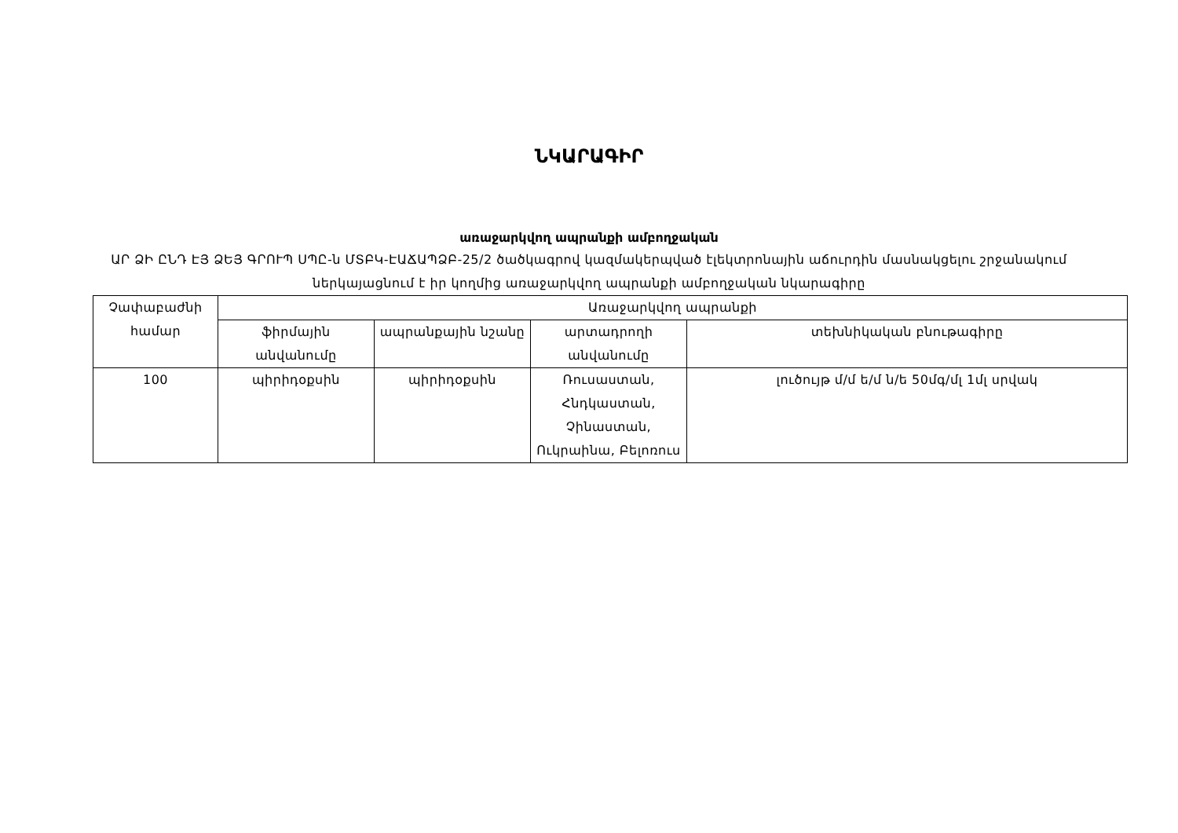ՆԿԱՐԱԳԻՐ
առաջարկվող ապրանքի ամբողջական
ԱՐ ՁԻ ԸՆԴ ԷՅ ՁԵՅ ԳՐՈՒՊ ՍՊԸ-ն ՄՏԲԿ-ԷԱՃԱՊՁԲ-25/2 ծածկագրով կազմակերպված էլեկտրոնային աճուրդին մասնակցելու շրջանակում ներկայացնում է իր կողմից առաջարկվող ապրանքի ամբողջական նկարագիրը
| Չափաբաժնի համար | Առաջարկվող ապրանքի | | | |
| --- | --- | --- | --- | --- |
| | ֆիրմային անվանումը | ապրանքային նշանը | արտադրողի անվանումը | տեխնիկական բնութագիրը |
| 100 | պիրիդօքսին | պիրիդօքսին | Ռուսաստան, Հնդկաստան, Չինաստան, Ուկրաինա, Բելոռուս | լուծույթ մ/մ ե/մ ն/ե 50մգ/մլ 1մլ սրվակ |